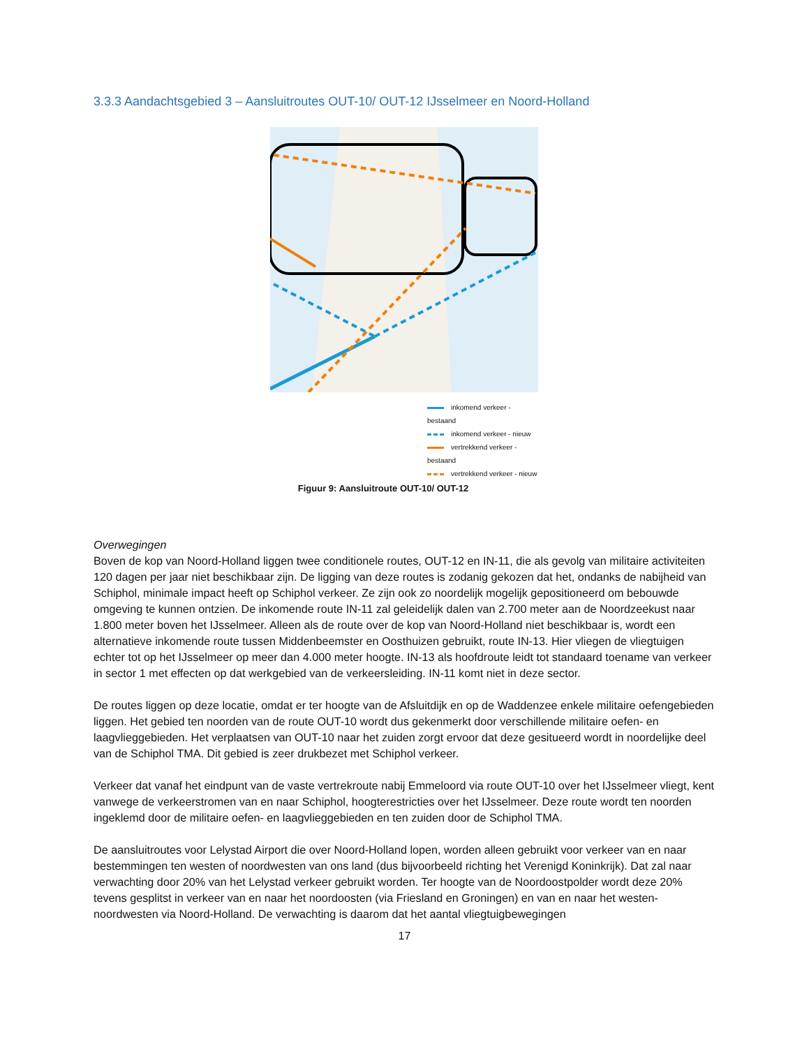3.3.3 Aandachtsgebied 3 – Aansluitroutes OUT-10/ OUT-12 IJsselmeer en Noord-Holland
inkomend verkeer - bestaand
inkomend verkeer - nieuw
vertrekkend verkeer - bestaand
vertrekkend verkeer - nieuw
Figuur 9: Aansluitroute OUT-10/ OUT-12
Overwegingen
Boven de kop van Noord-Holland liggen twee conditionele routes, OUT-12 en IN-11, die als gevolg van militaire activiteiten 120 dagen per jaar niet beschikbaar zijn. De ligging van deze routes is zodanig gekozen dat het, ondanks de nabijheid van Schiphol, minimale impact heeft op Schiphol verkeer. Ze zijn ook zo noordelijk mogelijk gepositioneerd om bebouwde omgeving te kunnen ontzien. De inkomende route IN-11 zal geleidelijk dalen van 2.700 meter aan de Noordzeekust naar 1.800 meter boven het IJsselmeer. Alleen als de route over de kop van Noord-Holland niet beschikbaar is, wordt een alternatieve inkomende route tussen Middenbeemster en Oosthuizen gebruikt, route IN-13. Hier vliegen de vliegtuigen echter tot op het IJsselmeer op meer dan 4.000 meter hoogte. IN-13 als hoofdroute leidt tot standaard toename van verkeer in sector 1 met effecten op dat werkgebied van de verkeersleiding. IN-11 komt niet in deze sector.
De routes liggen op deze locatie, omdat er ter hoogte van de Afsluitdijk en op de Waddenzee enkele militaire oefengebieden liggen. Het gebied ten noorden van de route OUT-10 wordt dus gekenmerkt door verschillende militaire oefen- en laagvlieggebieden. Het verplaatsen van OUT-10 naar het zuiden zorgt ervoor dat deze gesitueerd wordt in noordelijke deel van de Schiphol TMA. Dit gebied is zeer drukbezet met Schiphol verkeer.
Verkeer dat vanaf het eindpunt van de vaste vertrekroute nabij Emmeloord via route OUT-10 over het IJsselmeer vliegt, kent vanwege de verkeerstromen van en naar Schiphol, hoogterestricties over het IJsselmeer. Deze route wordt ten noorden ingeklemd door de militaire oefen- en laagvlieggebieden en ten zuiden door de Schiphol TMA.
De aansluitroutes voor Lelystad Airport die over Noord-Holland lopen, worden alleen gebruikt voor verkeer van en naar bestemmingen ten westen of noordwesten van ons land (dus bijvoorbeeld richting het Verenigd Koninkrijk). Dat zal naar verwachting door 20% van het Lelystad verkeer gebruikt worden. Ter hoogte van de Noordoostpolder wordt deze 20% tevens gesplitst in verkeer van en naar het noordoosten (via Friesland en Groningen) en van en naar het westen-noordwesten via Noord-Holland. De verwachting is daarom dat het aantal vliegtuigbewegingen
17